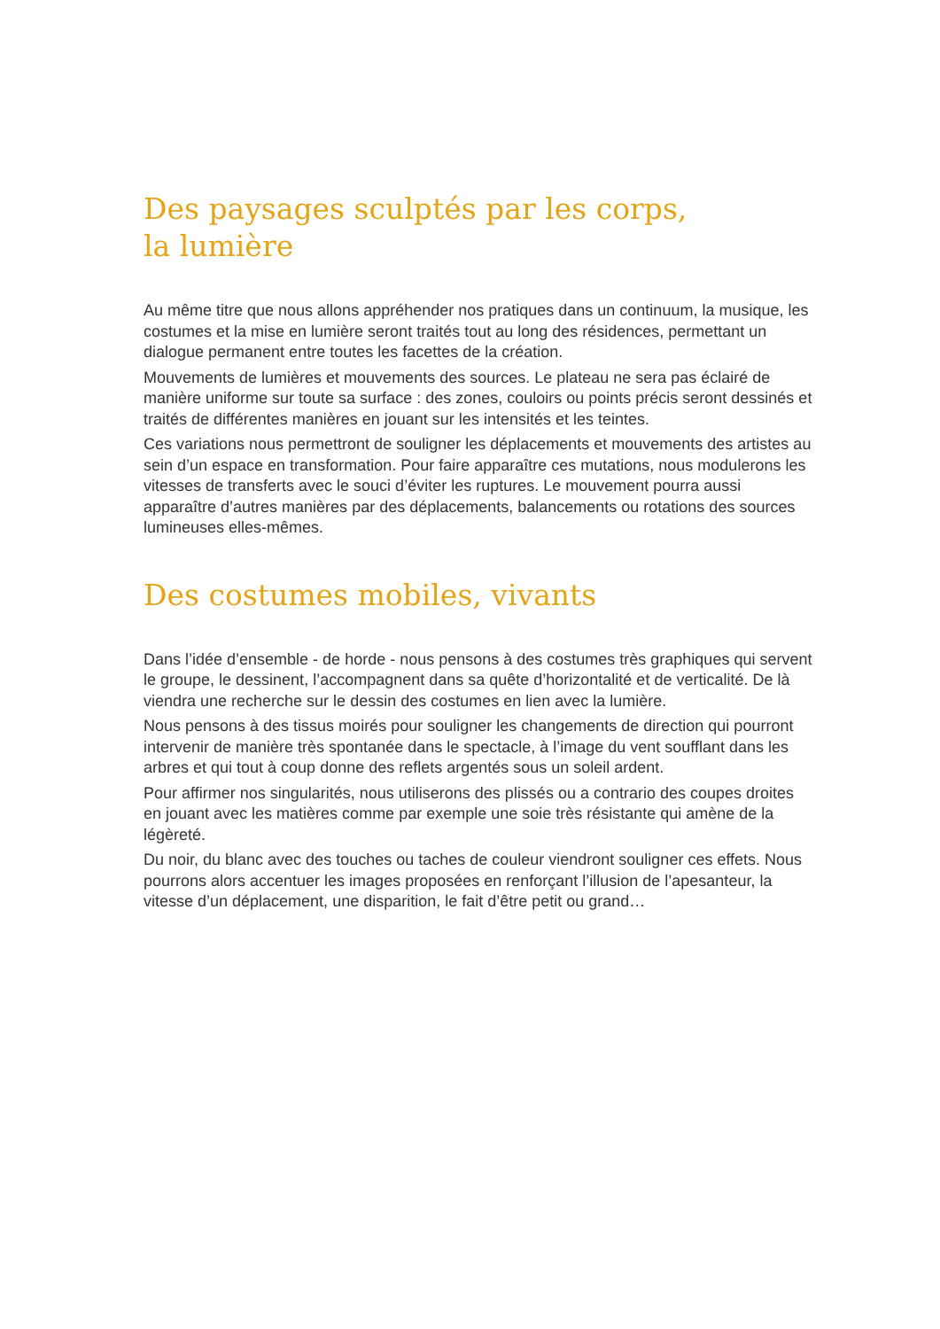Des paysages sculptés par les corps,
la lumière
Au même titre que nous allons appréhender nos pratiques dans un continuum, la musique, les costumes et la mise en lumière seront traités tout au long des résidences, permettant un dialogue permanent entre toutes les facettes de la création.
Mouvements de lumières et mouvements des sources. Le plateau ne sera pas éclairé de manière uniforme sur toute sa surface : des zones, couloirs ou points précis seront dessinés et traités de différentes manières en jouant sur les intensités et les teintes.
Ces variations nous permettront de souligner les déplacements et mouvements des artistes au sein d’un espace en transformation. Pour faire apparaître ces mutations, nous modulerons les vitesses de transferts avec le souci d’éviter les ruptures. Le mouvement pourra aussi apparaître d’autres manières par des déplacements, balancements ou rotations des sources lumineuses elles-mêmes.
Des costumes mobiles, vivants
Dans l’idée d’ensemble - de horde - nous pensons à des costumes très graphiques qui servent le groupe, le dessinent, l’accompagnent dans sa quête d’horizontalité et de verticalité. De là viendra une recherche sur le dessin des costumes en lien avec la lumière.
Nous pensons à des tissus moirés pour souligner les changements de direction qui pourront intervenir de manière très spontanée dans le spectacle, à l’image du vent soufflant dans les arbres et qui tout à coup donne des reflets argentés sous un soleil ardent.
Pour affirmer nos singularités, nous utiliserons des plissés ou a contrario des coupes droites en jouant avec les matières comme par exemple une soie très résistante qui amène de la légèreté.
Du noir, du blanc avec des touches ou taches de couleur viendront souligner ces effets. Nous pourrons alors accentuer les images proposées en renforçant l’illusion de l’apesanteur, la vitesse d’un déplacement, une disparition, le fait d’être petit ou grand…